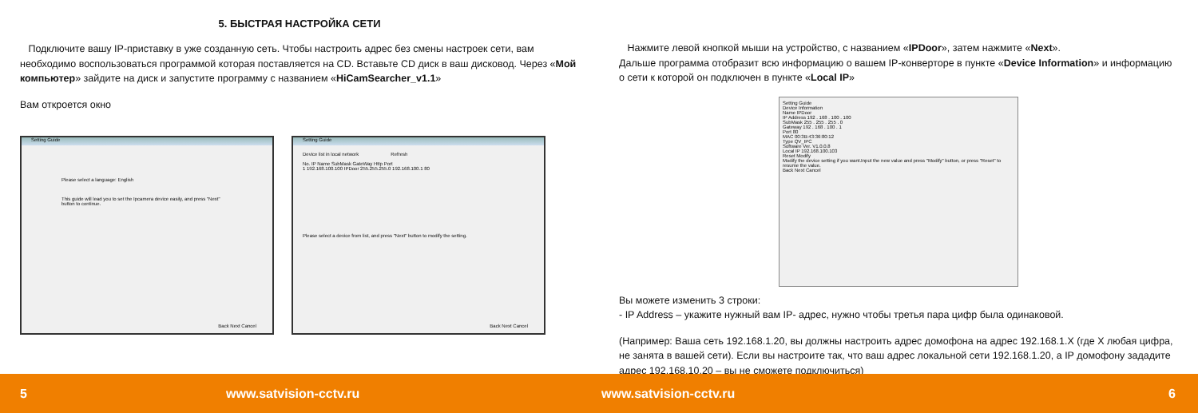5. БЫСТРАЯ НАСТРОЙКА СЕТИ
Подключите вашу IP-приставку в уже созданную сеть. Чтобы настроить адрес без смены настроек сети, вам необходимо воспользоваться программой которая поставляется на CD. Вставьте CD диск в ваш дисковод. Через «Мой компьютер» зайдите на диск и запустите программу с названием «HiCamSearcher_v1.1»
Вам откроется окно
Setting Guide
Please select a language: English
This guide will lead you to set the Ipcamera device easily, and press "Next" button to continue.
Back Next Cancel
Setting Guide
Device list in local network Refresh
No. IP Name SubMask GateWay Http Port
1 192.168.100.100 IPDoor 255.255.255.0 192.168.100.1 80
Please select a device from list, and press "Next" button to modify the setting.
Back Next Cancel
Нажмите левой кнопкой мыши на устройство, с названием «IPDoor», затем нажмите «Next».
Дальше программа отобразит всю информацию о вашем IP-конверторе в пункте «Device Information» и информацию о сети к которой он подключен в пункте «Local IP»
Setting Guide
Device Information
Name IPDoor
IP Address 192 . 168 . 100 . 100
SubMask 255 . 255 . 255 . 0
Gateway 192 . 168 . 100 . 1
Port 80
MAC 00:3B:43:36:80:12
Type QV_IPC
Software Ver. V1.0.0.8
Local IP 192.168.100.103
Reset Modify
Modify the device setting if you want.Input the new value and press "Modify" button, or press "Reset" to resume the value.
Back Next Cancel
Вы можете изменить 3 строки:
- IP Address – укажите нужный вам IP- адрес, нужно чтобы третья пара цифр была одинаковой.
(Например: Ваша сеть 192.168.1.20, вы должны настроить адрес домофона на адрес 192.168.1.X (где X любая цифра, не занята в вашей сети). Если вы настроите так, что ваш адрес локальной сети 192.168.1.20, а IP домофону зададите адрес 192.168.10.20 – вы не сможете подключиться)
5 www.satvision-cctv.ru www.satvision-cctv.ru 6